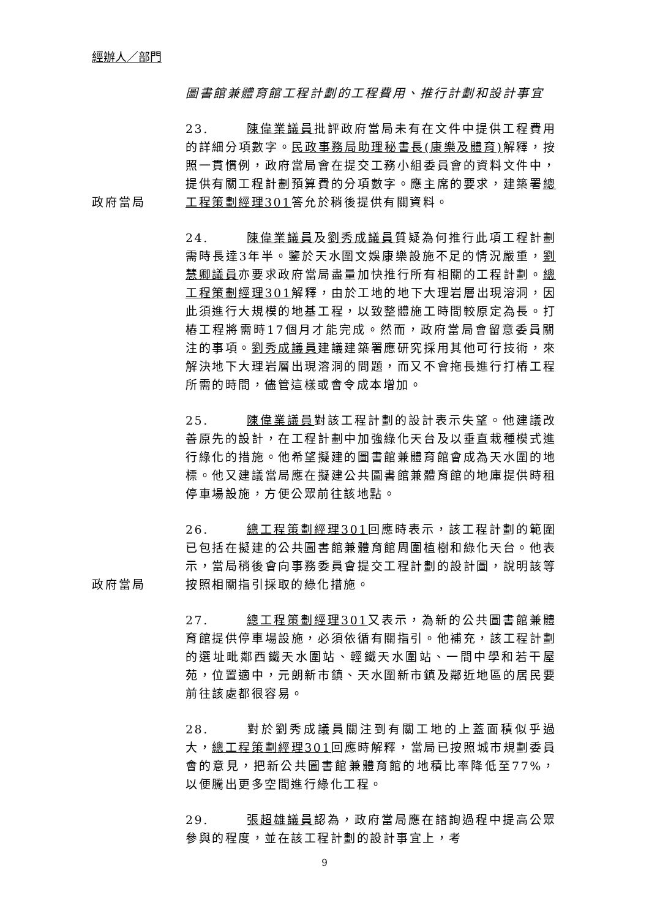經辦人／部門
圖書館兼體育館工程計劃的工程費用、推行計劃和設計事宜
政府當局 23. 陳偉業議員批評政府當局未有在文件中提供工程費用的詳細分項數字。民政事務局助理秘書長(康樂及體育) 解釋，按照一貫慣例，政府當局會在提交工務小組委員會的資料文件中，提供有關工程計劃預算費的分項數字。應主席的要求，建築署總工程策劃經理301答允於稍後提供有關資料。
24. 陳偉業議員及劉秀成議員質疑為何推行此項工程計劃需時長達3年半。鑒於天水圍文娛康樂設施不足的情況嚴重，劉慧卿議員亦要求政府當局盡量加快推行所有相關的工程計劃。總工程策劃經理301解釋，由於工地的地下大理岩層出現溶洞，因此須進行大規模的地基工程，以致整體施工時間較原定為長。打樁工程將需時17個月才能完成。然而，政府當局會留意委員關注的事項。劉秀成議員建議建築署應研究採用其他可行技術，來解決地下大理岩層出現溶洞的問題，而又不會拖長進行打樁工程所需的時間，儘管這樣或會令成本增加。
25. 陳偉業議員對該工程計劃的設計表示失望。他建議改善原先的設計，在工程計劃中加強綠化天台及以垂直栽種模式進行綠化的措施。他希望擬建的圖書館兼體育館會成為天水圍的地標。他又建議當局應在擬建公共圖書館兼體育館的地庫提供時租停車場設施，方便公眾前往該地點。
政府當局 26. 總工程策劃經理301回應時表示，該工程計劃的範圍已包括在擬建的公共圖書館兼體育館周圍植樹和綠化天台。他表示，當局稍後會向事務委員會提交工程計劃的設計圖，說明該等按照相關指引採取的綠化措施。
27. 總工程策劃經理301又表示，為新的公共圖書館兼體育館提供停車場設施，必須依循有關指引。他補充，該工程計劃的選址毗鄰西鐵天水圍站、輕鐵天水圍站、一間中學和若干屋苑，位置適中，元朗新市鎮、天水圍新市鎮及鄰近地區的居民要前往該處都很容易。
28. 對於劉秀成議員關注到有關工地的上蓋面積似乎過大，總工程策劃經理301回應時解釋，當局已按照城市規劃委員會的意見，把新公共圖書館兼體育館的地積比率降低至77%，以便騰出更多空間進行綠化工程。
29. 張超雄議員認為，政府當局應在諮詢過程中提高公眾參與的程度，並在該工程計劃的設計事宜上，考
9